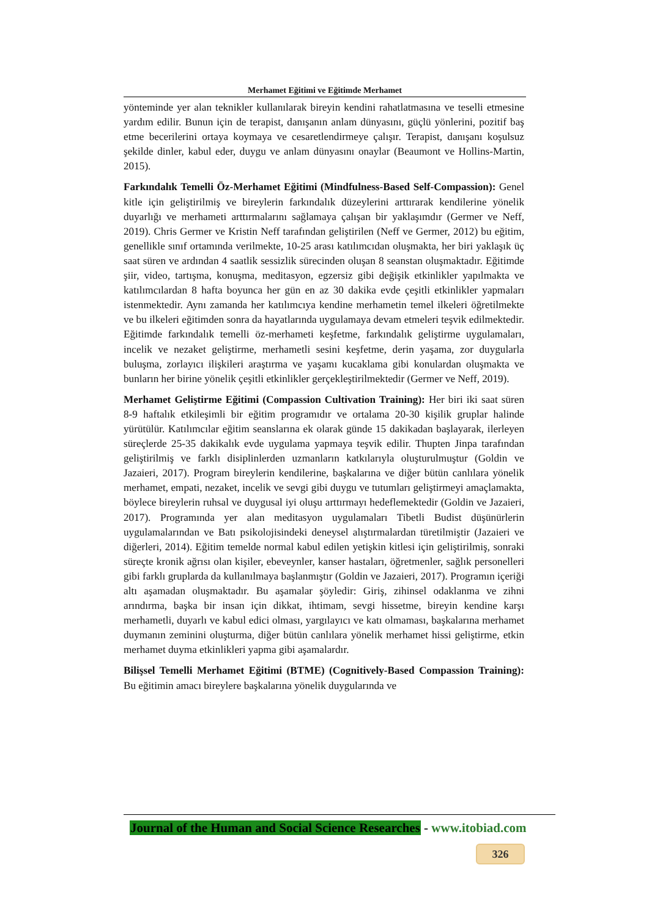Merhamet Eğitimi ve Eğitimde Merhamet
yönteminde yer alan teknikler kullanılarak bireyin kendini rahatlatmasına ve teselli etmesine yardım edilir. Bunun için de terapist, danışanın anlam dünyasını, güçlü yönlerini, pozitif baş etme becerilerini ortaya koymaya ve cesaretlendirmeye çalışır. Terapist, danışanı koşulsuz şekilde dinler, kabul eder, duygu ve anlam dünyasını onaylar (Beaumont ve Hollins-Martin, 2015).
Farkındalık Temelli Öz-Merhamet Eğitimi (Mindfulness-Based Self-Compassion): Genel kitle için geliştirilmiş ve bireylerin farkındalık düzeylerini arttırarak kendilerine yönelik duyarlığı ve merhameti arttırmalarını sağlamaya çalışan bir yaklaşımdır (Germer ve Neff, 2019). Chris Germer ve Kristin Neff tarafından geliştirilen (Neff ve Germer, 2012) bu eğitim, genellikle sınıf ortamında verilmekte, 10-25 arası katılımcıdan oluşmakta, her biri yaklaşık üç saat süren ve ardından 4 saatlik sessizlik sürecinden oluşan 8 seanstan oluşmaktadır. Eğitimde şiir, video, tartışma, konuşma, meditasyon, egzersiz gibi değişik etkinlikler yapılmakta ve katılımcılardan 8 hafta boyunca her gün en az 30 dakika evde çeşitli etkinlikler yapmaları istenmektedir. Aynı zamanda her katılımcıya kendine merhametin temel ilkeleri öğretilmekte ve bu ilkeleri eğitimden sonra da hayatlarında uygulamaya devam etmeleri teşvik edilmektedir. Eğitimde farkındalık temelli öz-merhameti keşfetme, farkındalık geliştirme uygulamaları, incelik ve nezaket geliştirme, merhametli sesini keşfetme, derin yaşama, zor duygularla buluşma, zorlayıcı ilişkileri araştırma ve yaşamı kucaklama gibi konulardan oluşmakta ve bunların her birine yönelik çeşitli etkinlikler gerçekleştirilmektedir (Germer ve Neff, 2019).
Merhamet Geliştirme Eğitimi (Compassion Cultivation Training): Her biri iki saat süren 8-9 haftalık etkileşimli bir eğitim programıdır ve ortalama 20-30 kişilik gruplar halinde yürütülür. Katılımcılar eğitim seanslarına ek olarak günde 15 dakikadan başlayarak, ilerleyen süreçlerde 25-35 dakikalık evde uygulama yapmaya teşvik edilir. Thupten Jinpa tarafından geliştirilmiş ve farklı disiplinlerden uzmanların katkılarıyla oluşturulmuştur (Goldin ve Jazaieri, 2017). Program bireylerin kendilerine, başkalarına ve diğer bütün canlılara yönelik merhamet, empati, nezaket, incelik ve sevgi gibi duygu ve tutumları geliştirmeyi amaçlamakta, böylece bireylerin ruhsal ve duygusal iyi oluşu arttırmayı hedeflemektedir (Goldin ve Jazaieri, 2017). Programında yer alan meditasyon uygulamaları Tibetli Budist düşünürlerin uygulamalarından ve Batı psikolojisindeki deneysel alıştırmalardan türetilmiştir (Jazaieri ve diğerleri, 2014). Eğitim temelde normal kabul edilen yetişkin kitlesi için geliştirilmiş, sonraki süreçte kronik ağrısı olan kişiler, ebeveynler, kanser hastaları, öğretmenler, sağlık personelleri gibi farklı gruplarda da kullanılmaya başlanmıştır (Goldin ve Jazaieri, 2017). Programın içeriği altı aşamadan oluşmaktadır. Bu aşamalar şöyledir: Giriş, zihinsel odaklanma ve zihni arındırma, başka bir insan için dikkat, ihtimam, sevgi hissetme, bireyin kendine karşı merhametli, duyarlı ve kabul edici olması, yargılayıcı ve katı olmaması, başkalarına merhamet duymanın zeminini oluşturma, diğer bütün canlılara yönelik merhamet hissi geliştirme, etkin merhamet duyma etkinlikleri yapma gibi aşamalardır.
Bilişsel Temelli Merhamet Eğitimi (BTME) (Cognitively-Based Compassion Training): Bu eğitimin amacı bireylere başkalarına yönelik duygularında ve
Journal of the Human and Social Science Researches - www.itobiad.com
326